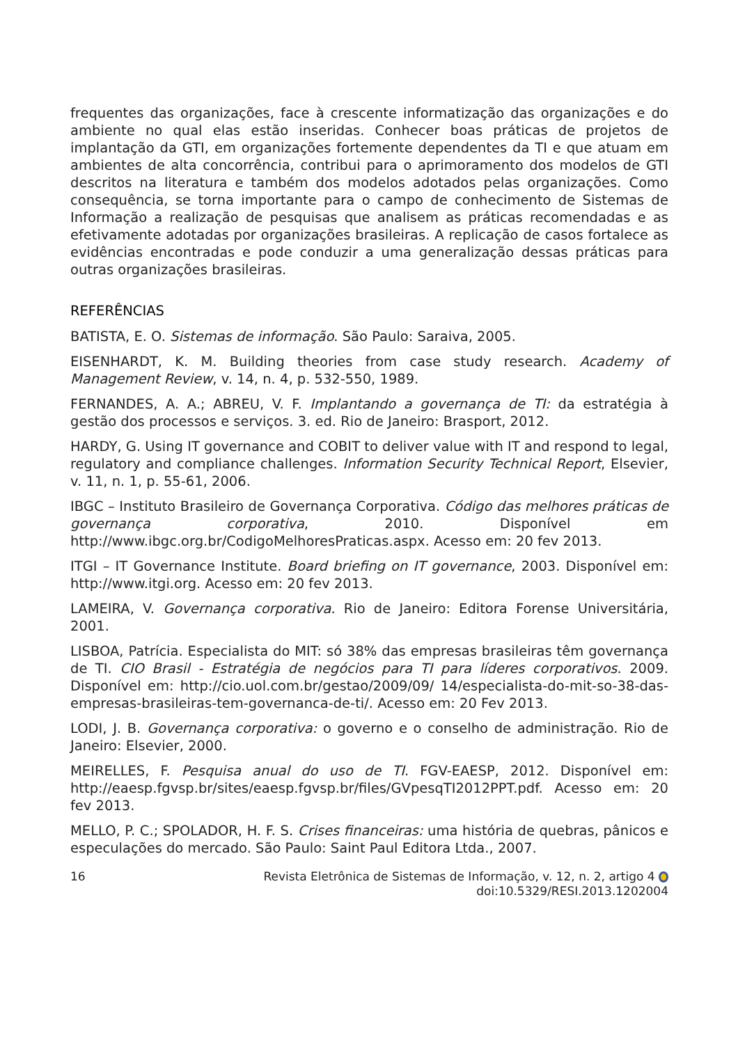frequentes das organizações, face à crescente informatização das organizações e do ambiente no qual elas estão inseridas. Conhecer boas práticas de projetos de implantação da GTI, em organizações fortemente dependentes da TI e que atuam em ambientes de alta concorrência, contribui para o aprimoramento dos modelos de GTI descritos na literatura e também dos modelos adotados pelas organizações. Como consequência, se torna importante para o campo de conhecimento de Sistemas de Informação a realização de pesquisas que analisem as práticas recomendadas e as efetivamente adotadas por organizações brasileiras. A replicação de casos fortalece as evidências encontradas e pode conduzir a uma generalização dessas práticas para outras organizações brasileiras.
REFERÊNCIAS
BATISTA, E. O. Sistemas de informação. São Paulo: Saraiva, 2005.
EISENHARDT, K. M. Building theories from case study research. Academy of Management Review, v. 14, n. 4, p. 532-550, 1989.
FERNANDES, A. A.; ABREU, V. F. Implantando a governança de TI: da estratégia à gestão dos processos e serviços. 3. ed. Rio de Janeiro: Brasport, 2012.
HARDY, G. Using IT governance and COBIT to deliver value with IT and respond to legal, regulatory and compliance challenges. Information Security Technical Report, Elsevier, v. 11, n. 1, p. 55-61, 2006.
IBGC – Instituto Brasileiro de Governança Corporativa. Código das melhores práticas de governança corporativa, 2010. Disponível em http://www.ibgc.org.br/CodigoMelhoresPraticas.aspx. Acesso em: 20 fev 2013.
ITGI – IT Governance Institute. Board briefing on IT governance, 2003. Disponível em: http://www.itgi.org. Acesso em: 20 fev 2013.
LAMEIRA, V. Governança corporativa. Rio de Janeiro: Editora Forense Universitária, 2001.
LISBOA, Patrícia. Especialista do MIT: só 38% das empresas brasileiras têm governança de TI. CIO Brasil - Estratégia de negócios para TI para líderes corporativos. 2009. Disponível em: http://cio.uol.com.br/gestao/2009/09/ 14/especialista-do-mit-so-38-das-empresas-brasileiras-tem-governanca-de-ti/. Acesso em: 20 Fev 2013.
LODI, J. B. Governança corporativa: o governo e o conselho de administração. Rio de Janeiro: Elsevier, 2000.
MEIRELLES, F. Pesquisa anual do uso de TI. FGV-EAESP, 2012. Disponível em: http://eaesp.fgvsp.br/sites/eaesp.fgvsp.br/files/GVpesqTI2012PPT.pdf. Acesso em: 20 fev 2013.
MELLO, P. C.; SPOLADOR, H. F. S. Crises financeiras: uma história de quebras, pânicos e especulações do mercado. São Paulo: Saint Paul Editora Ltda., 2007.
16 Revista Eletrônica de Sistemas de Informação, v. 12, n. 2, artigo 4
doi:10.5329/RESI.2013.1202004